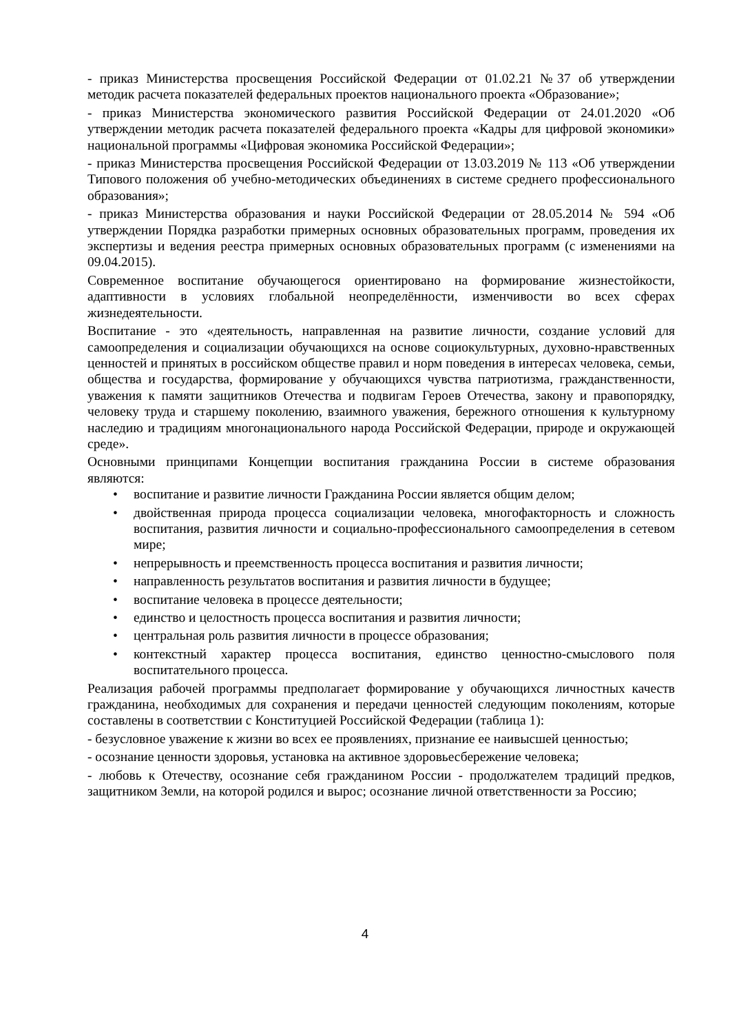- приказ Министерства просвещения Российской Федерации от 01.02.21 №37 об утверждении методик расчета показателей федеральных проектов национального проекта «Образование»;
- приказ Министерства экономического развития Российской Федерации от 24.01.2020 «Об утверждении методик расчета показателей федерального проекта «Кадры для цифровой экономики» национальной программы «Цифровая экономика Российской Федерации»;
- приказ Министерства просвещения Российской Федерации от 13.03.2019 № 113 «Об утверждении Типового положения об учебно-методических объединениях в системе среднего профессионального образования»;
- приказ Министерства образования и науки Российской Федерации от 28.05.2014 № 594 «Об утверждении Порядка разработки примерных основных образовательных программ, проведения их экспертизы и ведения реестра примерных основных образовательных программ (с изменениями на 09.04.2015).
Современное воспитание обучающегося ориентировано на формирование жизнестойкости, адаптивности в условиях глобальной неопределённости, изменчивости во всех сферах жизнедеятельности.
Воспитание - это «деятельность, направленная на развитие личности, создание условий для самоопределения и социализации обучающихся на основе социокультурных, духовно-нравственных ценностей и принятых в российском обществе правил и норм поведения в интересах человека, семьи, общества и государства, формирование у обучающихся чувства патриотизма, гражданственности, уважения к памяти защитников Отечества и подвигам Героев Отечества, закону и правопорядку, человеку труда и старшему поколению, взаимного уважения, бережного отношения к культурному наследию и традициям многонационального народа Российской Федерации, природе и окружающей среде».
Основными принципами Концепции воспитания гражданина России в системе образования являются:
• воспитание и развитие личности Гражданина России является общим делом;
• двойственная природа процесса социализации человека, многофакторность и сложность воспитания, развития личности и социально-профессионального самоопределения в сетевом мире;
• непрерывность и преемственность процесса воспитания и развития личности;
• направленность результатов воспитания и развития личности в будущее;
• воспитание человека в процессе деятельности;
• единство и целостность процесса воспитания и развития личности;
• центральная роль развития личности в процессе образования;
• контекстный характер процесса воспитания, единство ценностно-смыслового поля воспитательного процесса.
Реализация рабочей программы предполагает формирование у обучающихся личностных качеств гражданина, необходимых для сохранения и передачи ценностей следующим поколениям, которые составлены в соответствии с Конституцией Российской Федерации (таблица 1):
- безусловное уважение к жизни во всех ее проявлениях, признание ее наивысшей ценностью;
- осознание ценности здоровья, установка на активное здоровьесбережение человека;
- любовь к Отечеству, осознание себя гражданином России - продолжателем традиций предков, защитником Земли, на которой родился и вырос; осознание личной ответственности за Россию;
4